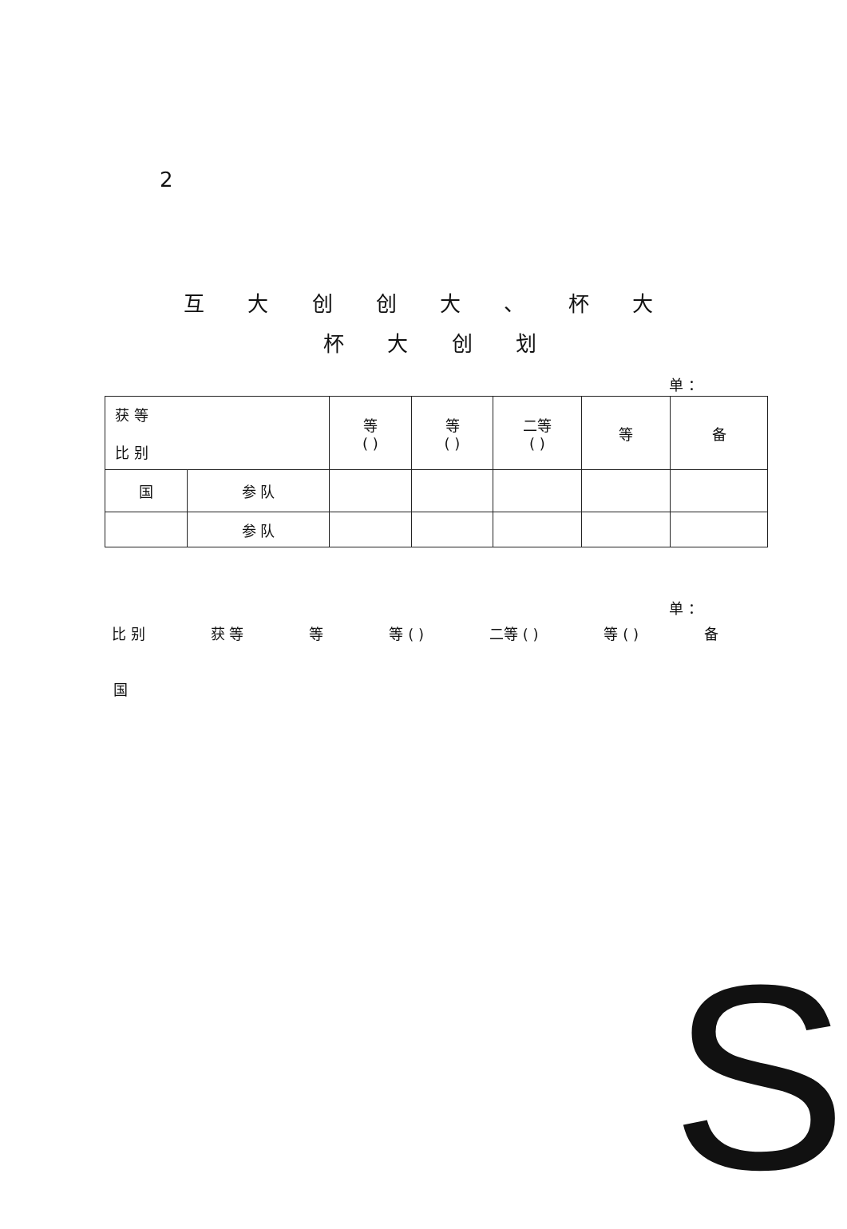2
互 大 创 创 大 、 杯 大
杯 大 创 划
单 ：
| 获 等 比 别 | | 等 ( ) | 等 ( ) | 二等 ( ) | 等 | 备 |
| --- | --- | --- | --- | --- | --- | --- |
| 国 | 参 队 | | | | | |
| | 参 队 | | | | | |
单 ：
比 别 获 等 等 等 ( ) 二等 ( ) 等 ( ) 备
国
S